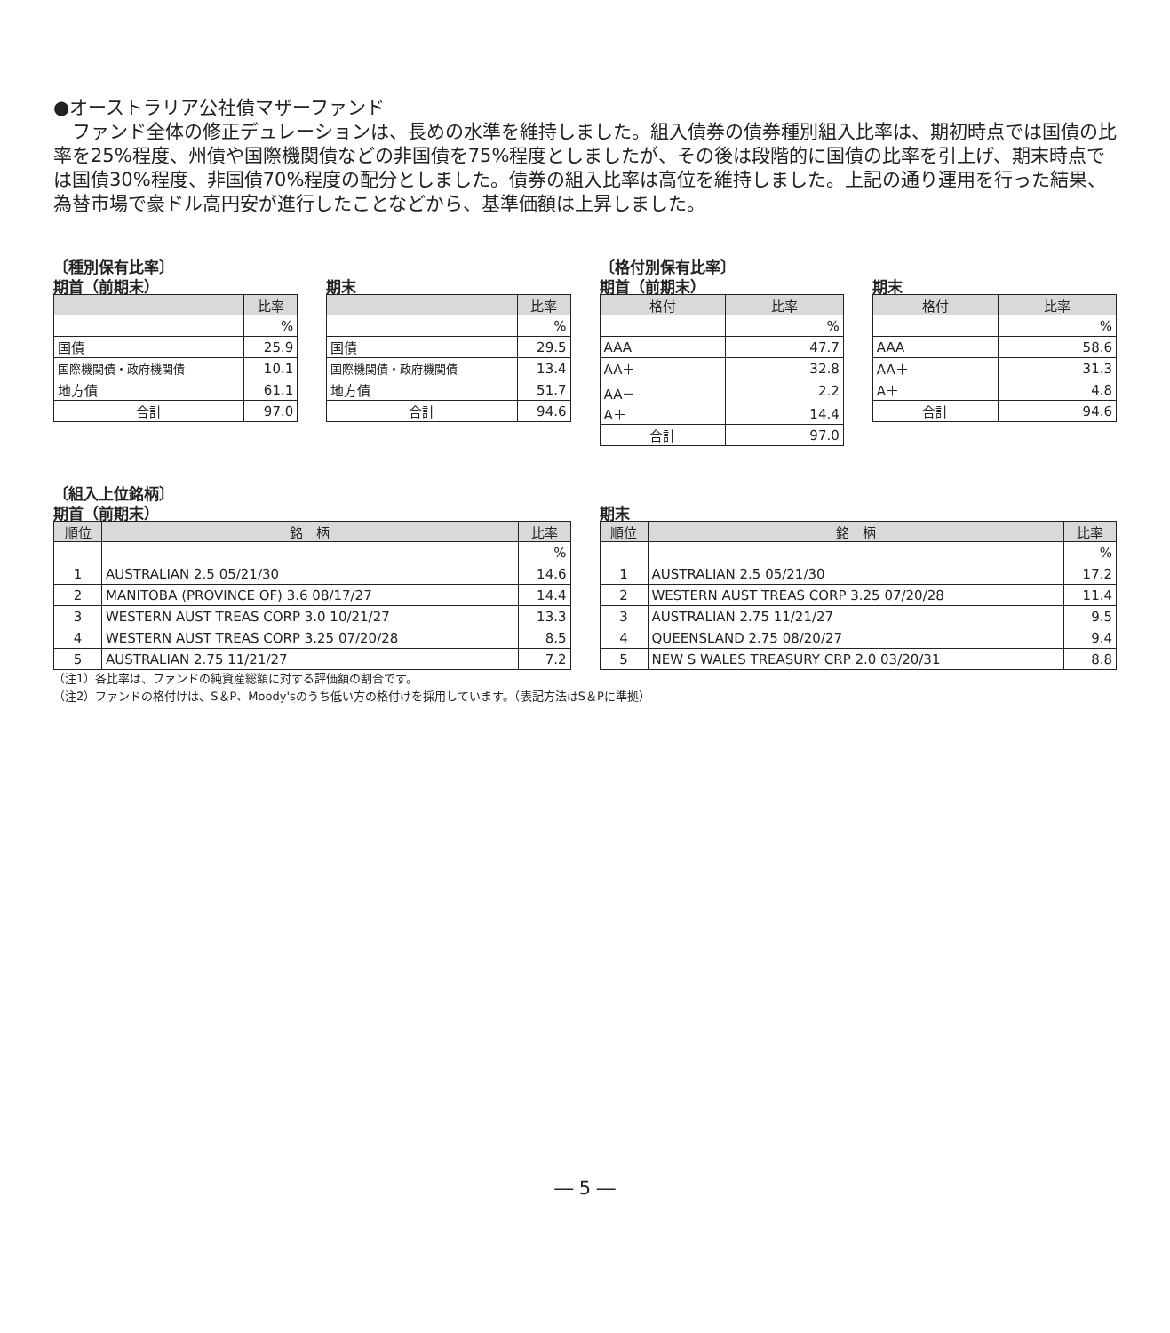●オーストラリア公社債マザーファンド
　ファンド全体の修正デュレーションは、長めの水準を維持しました。組入債券の債券種別組入比率は、期初時点では国債の比率を25%程度、州債や国際機関債などの非国債を75%程度としましたが、その後は段階的に国債の比率を引上げ、期末時点では国債30%程度、非国債70%程度の配分としました。債券の組入比率は高位を維持しました。上記の通り運用を行った結果、為替市場で豪ドル高円安が進行したことなどから、基準価額は上昇しました。
〔種別保有比率〕
期首（前期末）
| | 比率 |
| --- | --- |
| | % |
| 国債 | 25.9 |
| 国際機関債・政府機関債 | 10.1 |
| 地方債 | 61.1 |
| 合計 | 97.0 |
期末
| | 比率 |
| --- | --- |
| | % |
| 国債 | 29.5 |
| 国際機関債・政府機関債 | 13.4 |
| 地方債 | 51.7 |
| 合計 | 94.6 |
〔格付別保有比率〕
期首（前期末）
| 格付 | 比率 |
| --- | --- |
| | % |
| AAA | 47.7 |
| AA＋ | 32.8 |
| AA－ | 2.2 |
| A＋ | 14.4 |
| 合計 | 97.0 |
期末
| 格付 | 比率 |
| --- | --- |
| | % |
| AAA | 58.6 |
| AA＋ | 31.3 |
| A＋ | 4.8 |
| 合計 | 94.6 |
〔組入上位銘柄〕
期首（前期末）
| 順位 | 銘 柄 | 比率 |
| --- | --- | --- |
| | | % |
| 1 | AUSTRALIAN 2.5 05/21/30 | 14.6 |
| 2 | MANITOBA (PROVINCE OF) 3.6 08/17/27 | 14.4 |
| 3 | WESTERN AUST TREAS CORP 3.0 10/21/27 | 13.3 |
| 4 | WESTERN AUST TREAS CORP 3.25 07/20/28 | 8.5 |
| 5 | AUSTRALIAN 2.75 11/21/27 | 7.2 |
期末
| 順位 | 銘 柄 | 比率 |
| --- | --- | --- |
| | | % |
| 1 | AUSTRALIAN 2.5 05/21/30 | 17.2 |
| 2 | WESTERN AUST TREAS CORP 3.25 07/20/28 | 11.4 |
| 3 | AUSTRALIAN 2.75 11/21/27 | 9.5 |
| 4 | QUEENSLAND 2.75 08/20/27 | 9.4 |
| 5 | NEW S WALES TREASURY CRP 2.0 03/20/31 | 8.8 |
（注1）各比率は、ファンドの純資産総額に対する評価額の割合です。
（注2）ファンドの格付けは、S＆P、Moody'sのうち低い方の格付けを採用しています。（表記方法はS＆Pに準拠）
― 5 ―